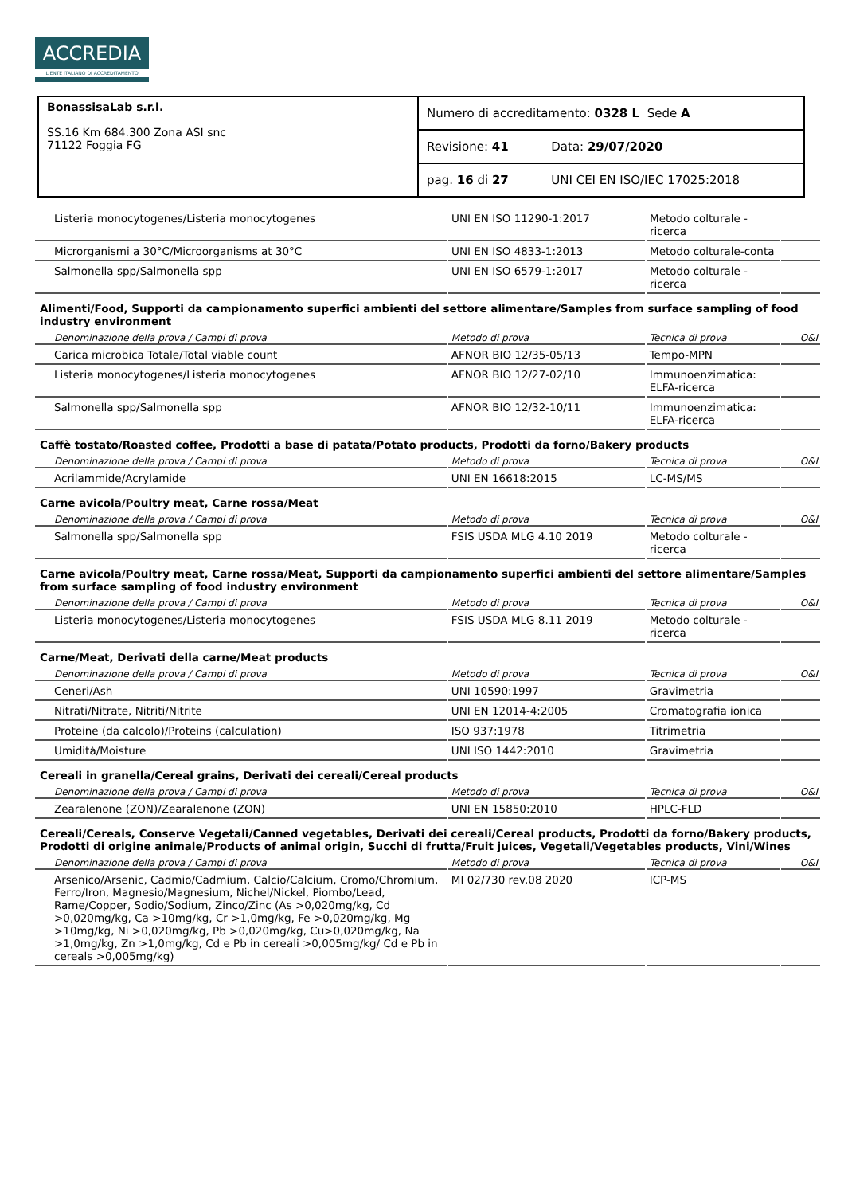ACCREDIA
L'ENTE ITALIANO DI ACCREDITAMENTO
| BonassisaLab s.r.l. SS.16 Km 684.300 Zona ASI snc 71122 Foggia FG | Numero di accreditamento: 0328 L Sede A | |
| | Revisione: 41 | Data: 29/07/2020 |
| | pag. 16 di 27 | UNI CEI EN ISO/IEC 17025:2018 |
| Listeria monocytogenes/Listeria monocytogenes | UNI EN ISO 11290-1:2017 | Metodo colturale - ricerca | |
| Microrganismi a 30°C/Microorganisms at 30°C | UNI EN ISO 4833-1:2013 | Metodo colturale-conta | |
| Salmonella spp/Salmonella spp | UNI EN ISO 6579-1:2017 | Metodo colturale - ricerca | |
Alimenti/Food, Supporti da campionamento superfici ambienti del settore alimentare/Samples from surface sampling of food industry environment
| Denominazione della prova / Campi di prova | Metodo di prova | Tecnica di prova | O&I |
| --- | --- | --- | --- |
| Carica microbica Totale/Total viable count | AFNOR BIO 12/35-05/13 | Tempo-MPN | |
| Listeria monocytogenes/Listeria monocytogenes | AFNOR BIO 12/27-02/10 | Immunoenzimatica: ELFA-ricerca | |
| Salmonella spp/Salmonella spp | AFNOR BIO 12/32-10/11 | Immunoenzimatica: ELFA-ricerca | |
Caffè tostato/Roasted coffee, Prodotti a base di patata/Potato products, Prodotti da forno/Bakery products
| Denominazione della prova / Campi di prova | Metodo di prova | Tecnica di prova | O&I |
| --- | --- | --- | --- |
| Acrilammide/Acrylamide | UNI EN 16618:2015 | LC-MS/MS | |
Carne avicola/Poultry meat, Carne rossa/Meat
| Denominazione della prova / Campi di prova | Metodo di prova | Tecnica di prova | O&I |
| --- | --- | --- | --- |
| Salmonella spp/Salmonella spp | FSIS USDA MLG 4.10 2019 | Metodo colturale - ricerca | |
Carne avicola/Poultry meat, Carne rossa/Meat, Supporti da campionamento superfici ambienti del settore alimentare/Samples from surface sampling of food industry environment
| Denominazione della prova / Campi di prova | Metodo di prova | Tecnica di prova | O&I |
| --- | --- | --- | --- |
| Listeria monocytogenes/Listeria monocytogenes | FSIS USDA MLG 8.11 2019 | Metodo colturale - ricerca | |
Carne/Meat, Derivati della carne/Meat products
| Denominazione della prova / Campi di prova | Metodo di prova | Tecnica di prova | O&I |
| --- | --- | --- | --- |
| Ceneri/Ash | UNI 10590:1997 | Gravimetria | |
| Nitrati/Nitrate, Nitriti/Nitrite | UNI EN 12014-4:2005 | Cromatografia ionica | |
| Proteine (da calcolo)/Proteins (calculation) | ISO 937:1978 | Titrimetria | |
| Umidità/Moisture | UNI ISO 1442:2010 | Gravimetria | |
Cereali in granella/Cereal grains, Derivati dei cereali/Cereal products
| Denominazione della prova / Campi di prova | Metodo di prova | Tecnica di prova | O&I |
| --- | --- | --- | --- |
| Zearalenone (ZON)/Zearalenone (ZON) | UNI EN 15850:2010 | HPLC-FLD | |
Cereali/Cereals, Conserve Vegetali/Canned vegetables, Derivati dei cereali/Cereal products, Prodotti da forno/Bakery products, Prodotti di origine animale/Products of animal origin, Succhi di frutta/Fruit juices, Vegetali/Vegetables products, Vini/Wines
| Denominazione della prova / Campi di prova | Metodo di prova | Tecnica di prova | O&I |
| --- | --- | --- | --- |
| Arsenico/Arsenic, Cadmio/Cadmium, Calcio/Calcium, Cromo/Chromium, Ferro/Iron, Magnesio/Magnesium, Nichel/Nickel, Piombo/Lead, Rame/Copper, Sodio/Sodium, Zinco/Zinc (As >0,020mg/kg, Cd >0,020mg/kg, Ca >10mg/kg, Cr >1,0mg/kg, Fe >0,020mg/kg, Mg >10mg/kg, Ni >0,020mg/kg, Pb >0,020mg/kg, Cu>0,020mg/kg, Na >1,0mg/kg, Zn >1,0mg/kg, Cd e Pb in cereali >0,005mg/kg/ Cd e Pb in cereals >0,005mg/kg) | MI 02/730 rev.08 2020 | ICP-MS | |